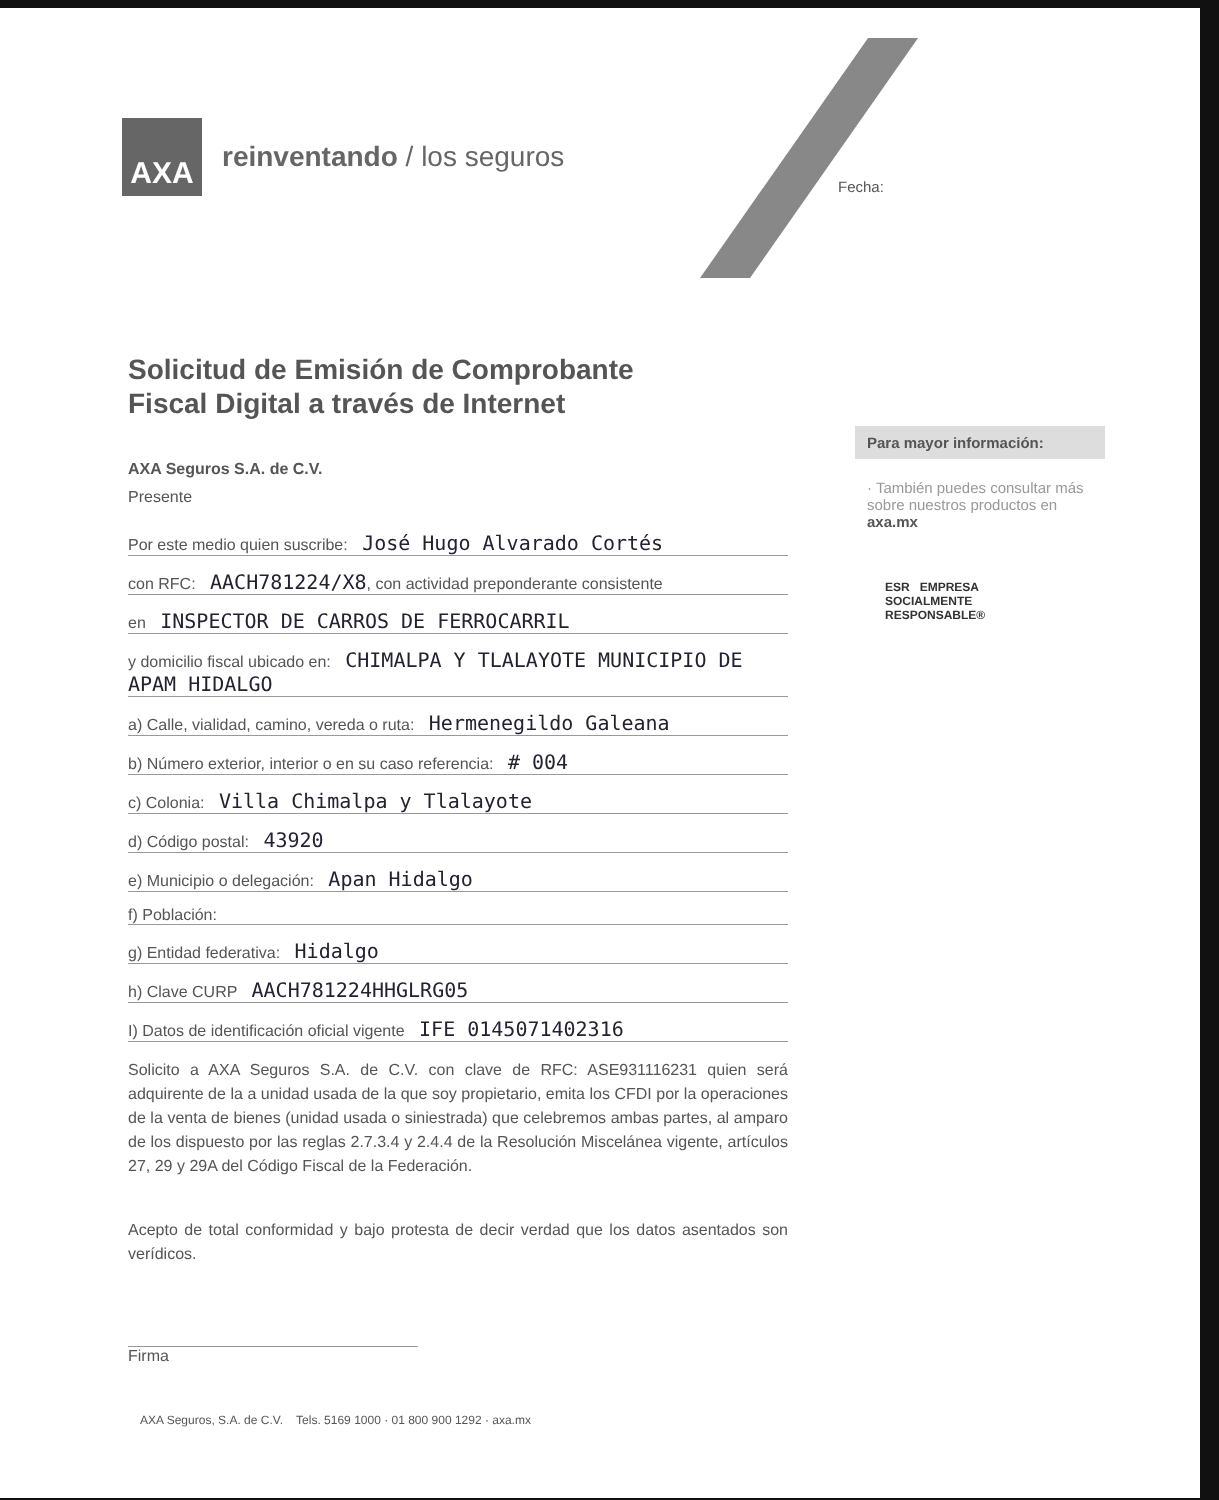AXA
reinventando / los seguros
Fecha:
Solicitud de Emisión de Comprobante
Fiscal Digital a través de Internet
AXA Seguros S.A. de C.V.
Presente
Por este medio quien suscribe: José Hugo Alvarado Cortés
con RFC: AACH781224/X8, con actividad preponderante consistente
en INSPECTOR DE CARROS DE FERROCARRIL
y domicilio fiscal ubicado en: CHIMALPA Y TLALAYOTE MUNICIPIO DE APAM HIDALGO
a) Calle, vialidad, camino, vereda o ruta: Hermenegildo Galeana
b) Número exterior, interior o en su caso referencia: # 004
c) Colonia: Villa Chimalpa y Tlalayote
d) Código postal: 43920
e) Municipio o delegación: Apan Hidalgo
f) Población:
g) Entidad federativa: Hidalgo
h) Clave CURP AACH781224HHGLRG05
I) Datos de identificación oficial vigente IFE 0145071402316
Solicito a AXA Seguros S.A. de C.V. con clave de RFC: ASE931116231 quien será adquirente de la a unidad usada de la que soy propietario, emita los CFDI por la operaciones de la venta de bienes (unidad usada o siniestrada) que celebremos ambas partes, al amparo de los dispuesto por las reglas 2.7.3.4 y 2.4.4 de la Resolución Miscelánea vigente, artículos 27, 29 y 29A del Código Fiscal de la Federación.
Acepto de total conformidad y bajo protesta de decir verdad que los datos asentados son verídicos.
Firma
Para mayor información:
· También puedes consultar más sobre nuestros productos en axa.mx
ESR EMPRESA
SOCIALMENTE
RESPONSABLE®
AXA Seguros, S.A. de C.V. Tels. 5169 1000 · 01 800 900 1292 · axa.mx